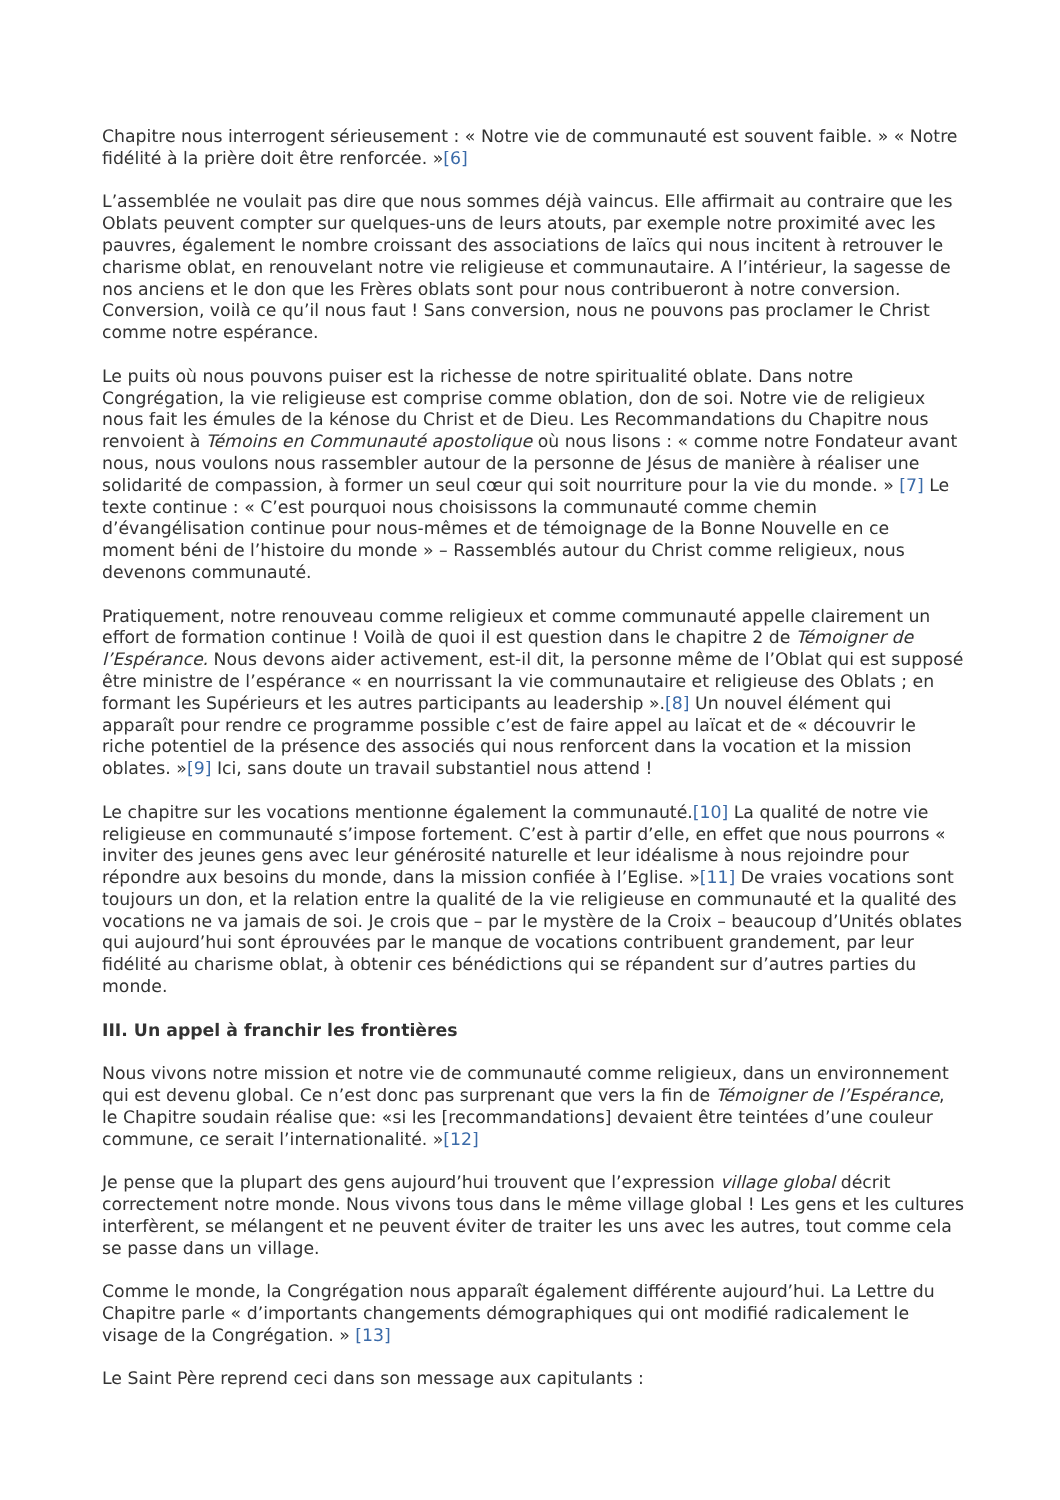Chapitre nous interrogent sérieusement : « Notre vie de communauté est souvent faible. » « Notre fidélité à la prière doit être renforcée. »[6]
L’assemblée ne voulait pas dire que nous sommes déjà vaincus. Elle affirmait au contraire que les Oblats peuvent compter sur quelques-uns de leurs atouts, par exemple notre proximité avec les pauvres, également le nombre croissant des associations de laïcs qui nous incitent à retrouver le charisme oblat, en renouvelant notre vie religieuse et communautaire. A l’intérieur, la sagesse de nos anciens et le don que les Frères oblats sont pour nous contribueront à notre conversion. Conversion, voilà ce qu’il nous faut ! Sans conversion, nous ne pouvons pas proclamer le Christ comme notre espérance.
Le puits où nous pouvons puiser est la richesse de notre spiritualité oblate. Dans notre Congrégation, la vie religieuse est comprise comme oblation, don de soi. Notre vie de religieux nous fait les émules de la kénose du Christ et de Dieu. Les Recommandations du Chapitre nous renvoient à Témoins en Communauté apostolique où nous lisons : « comme notre Fondateur avant nous, nous voulons nous rassembler autour de la personne de Jésus de manière à réaliser une solidarité de compassion, à former un seul cœur qui soit nourriture pour la vie du monde. » [7] Le texte continue : « C’est pourquoi nous choisissons la communauté comme chemin d’évangélisation continue pour nous-mêmes et de témoignage de la Bonne Nouvelle en ce moment béni de l’histoire du monde » – Rassemblés autour du Christ comme religieux, nous devenons communauté.
Pratiquement, notre renouveau comme religieux et comme communauté appelle clairement un effort de formation continue ! Voilà de quoi il est question dans le chapitre 2 de Témoigner de l’Espérance. Nous devons aider activement, est-il dit, la personne même de l’Oblat qui est supposé être ministre de l’espérance « en nourrissant la vie communautaire et religieuse des Oblats ; en formant les Supérieurs et les autres participants au leadership ».[8] Un nouvel élément qui apparaît pour rendre ce programme possible c’est de faire appel au laïcat et de « découvrir le riche potentiel de la présence des associés qui nous renforcent dans la vocation et la mission oblates. »[9] Ici, sans doute un travail substantiel nous attend !
Le chapitre sur les vocations mentionne également la communauté.[10] La qualité de notre vie religieuse en communauté s’impose fortement. C’est à partir d’elle, en effet que nous pourrons « inviter des jeunes gens avec leur générosité naturelle et leur idéalisme à nous rejoindre pour répondre aux besoins du monde, dans la mission confiée à l’Eglise. »[11] De vraies vocations sont toujours un don, et la relation entre la qualité de la vie religieuse en communauté et la qualité des vocations ne va jamais de soi. Je crois que – par le mystère de la Croix – beaucoup d’Unités oblates qui aujourd’hui sont éprouvées par le manque de vocations contribuent grandement, par leur fidélité au charisme oblat, à obtenir ces bénédictions qui se répandent sur d’autres parties du monde.
III. Un appel à franchir les frontières
Nous vivons notre mission et notre vie de communauté comme religieux, dans un environnement qui est devenu global. Ce n’est donc pas surprenant que vers la fin de Témoigner de l’Espérance, le Chapitre soudain réalise que: «si les [recommandations] devaient être teintées d’une couleur commune, ce serait l’internationalité. »[12]
Je pense que la plupart des gens aujourd’hui trouvent que l’expression village global décrit correctement notre monde. Nous vivons tous dans le même village global ! Les gens et les cultures interfèrent, se mélangent et ne peuvent éviter de traiter les uns avec les autres, tout comme cela se passe dans un village.
Comme le monde, la Congrégation nous apparaît également différente aujourd’hui. La Lettre du Chapitre parle « d’importants changements démographiques qui ont modifié radicalement le visage de la Congrégation. » [13]
Le Saint Père reprend ceci dans son message aux capitulants :